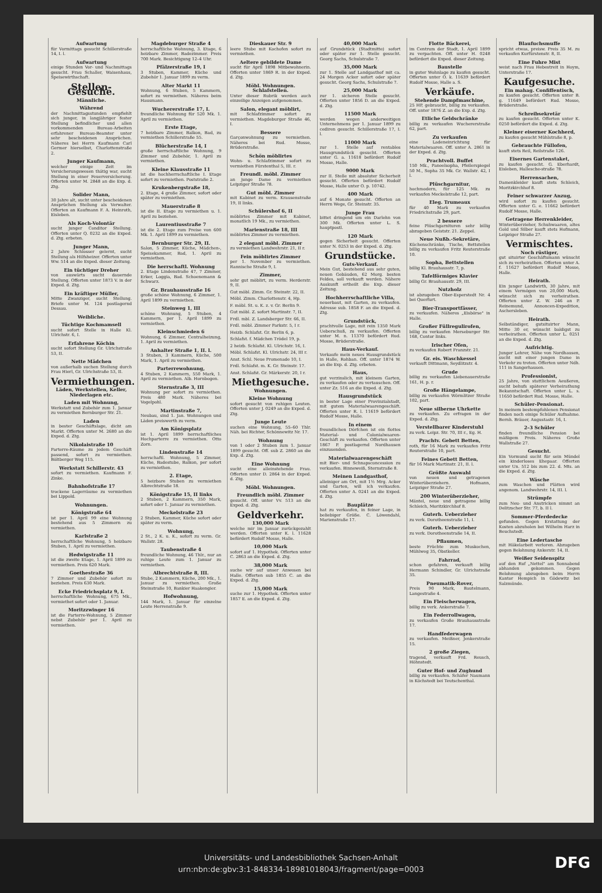Aufwartung
für Vormittags gesucht Schillerstraße 14, I. l.
Aufwartung
einige Stunden Vor- und Nachmittags gesucht. Frau Schaller, Waisenhaus, Speisewirthschaft.
Stellen-Gesuche.
Männliche.
Während
der Nachmittagsstunden empfiehlt sich junger, in langjähriger fester Stellung befindlicher und allen vorkommenden Bureau-Arbeiten erfahrener Bureau-Beamter unter sehr bescheidenen Ansprüchen. Näheres bei Herrn Kaufmann Carl Germer hierselbst, Charlottenstraße 2.
Junger Kaufmann,
welcher einige Zeit im Versicherungswesen thätig war, sucht Stellung in einer Feuerversicherung. Offerten unter M. 2848 an die Exp. d. Ztg.
Solider Mann,
30 Jahre alt, sucht unter bescheidenen Ansprüchen Stellung als Verwalter. Offerten an Kaufmann F. A. Heinroth, Eisleben.
Als Koch-Volontär
sucht junger Conditor Stellung. Offerten unter Q. 0232 an die Exped. d. Ztg. erbeten.
Junger Mann,
2 Jahre Schlosser gelernt, sucht Stellung als Hilfsheizer. Offerten unter Ww. 514 an die Exped. dieser Zeitung.
Ein tüchtiger Dreher
von auswärts sucht dauernde Stellung. Offerten unter 1873 V. in der Exped. d. Ztg.
Ein kräftiger Müller,
Mitte Zwanziger, sucht Stellung. Briefe unter M. 124 postlagernd Dessau.
Weibliche.
Tüchtige Kochmamsell
sucht sofort Stelle in Halle Kl. Ulrichstr. 6, I.
Erfahrene Köchin
sucht sofort Stellung Gr. Ulrichstraße 53, II.
Nette Mädchen
von außerhalb suchen Stellung durch Frau Hierl, Gr. Ulrichstraße 53, II.
Vermiethungen.
Läden, Werkstellen, Keller, Niederlagen etc.
Laden mit Wohnung,
Werkstatt und Zubehör zum 1. Januar zu vermiethen Bernburger Str. 21.
Laden
in bester Geschäftslage, dicht am Markt. Offerten unter M. 2680 an die Exped. d. Ztg.
Nikolaistraße 10
Parterre-Räume zu jedem Geschäft passend, sofort zu vermiethen. Böltberger Weg 115.
Werkstatt Schillerstr. 43
sofort zu vermiethen. Kaufmann F. Zinke.
Bahnhofstraße 17
trockene Lagerräume zu vermiethen bei Lippold.
Wohnungen.
Königstraße 64
ist per 1. April 99 eine Wohnung bestehend aus 5 Zimmern zu vermiethen.
Karlstraße 2
herrschaftliche Wohnung, 5 heizbare Stuben, 1. April zu vermiethen.
Hedwigstraße 11
ist die zweite Etage, 1. April 1899 zu vermiethen. Preis 620 Mark.
Goethestraße 36
7 Zimmer und Zubehör sofort zu beziehen. Preis 630 Mark.
Ecke Friedrichsplatz 9, I.
herrschaftliche Wohnung, 675 Mk., vermiethet sofort oder 1. Januar.
Moritzzwinger 16
ist die Parterre-Wohnung, 5 Zimmer nebst Zubehör per 1. April zu vermiethen.
Magdeburger Straße 4
herrschaftliche Wohnung, 3. Etage, 6 heizbare Zimmer, Badezimmer. Preis 700 Mark. Besichtigung 12–4 Uhr.
Pfälzerstraße 19, I
3 Stuben, Kammer, Küche und Zubehör 1. Januar 1899 zu verm.
Alter Markt 11
Wohnung, 6 Stuben, 5 Kammern, sofort zu vermiethen. Näheres beim Hausmann.
Wuchererstraße 17, I.
freundliche Wohnung für 520 Mk. 1. April zu vermiethen.
Erste Etage,
7 heizbare Zimmer, Balkon, Bad, zu vermiethen Schillerstraße 55.
Blücherstraße 14, I
große herrschaftliche Wohnung, 9 Zimmer und Zubehör, 1. April zu vermiethen.
Kleine Klausstraße 11
ist die hochherrschaftliche I. Etage sofort zu vermiethen. Poststraße 2.
Krukenbergstraße 18,
2. Etage, 4 große Zimmer, sofort oder später zu vermiethen.
Mauerstraße 8
ist die II. Etage zu vermiethen u. 1. April zu beziehen.
Laurentiusstraße 7
ist die 2. Etage zum Preise von 600 Mk. 1. April 1899 zu vermiethen.
Bernburger Str. 29, II.
Salon, 5 Zimmer, Küche, Mädchen-, Speisekammer, Bad, 1. April zu vermiethen.
Die herrschaftl. Wohnung
2. Etage Lindenstraße 47, 7 Zimmer, Erker, Loggia, Bad. Schoenemann & Schwarz.
Gr. Brauhausstraße 16
große schöne Wohnung, 6 Zimmer, 1. April 1899 zu vermiethen.
Steinweg 1, III
schöne Wohnung, 5 Stuben, 4 Kammern, per 1. April 1899 zu vermiethen.
Kleinschmieden 6
Wohnung, 6 Zimmer, Centralheizung, 1. April zu vermiethen.
Anhalter Straße 1, II. l.
3 Stuben, 3 Kammern, Küche, 500 Mark, 1. April zu vermiethen.
Parterrewohnung,
4 Stuben, 2 Kammern, 550 Mark, 1. April zu vermiethen. Alb. Hornbogen.
Sternstraße 3, III
Wohnung per sofort zu vermiethen. Preis 480 Mark. Näheres bei Vogelpohl.
Martinstraße 7,
Neubau, sind 1. Jan. Wohnungen und Läden preiswerth zu verm.
Am Königsplatz
ist 1. April 1899 herrschaftliches Hochparterre zu vermiethen. Otto Zorn.
Lindenstraße 14
herrschaftl. Wohnung, 5 Zimmer, Küche, Badestube, Balkon, per sofort zu vermiethen.
2. Etage,
5 heizbare Stuben zu vermiethen Albrechtstraße 18.
Königstraße 15, II links
2 Stuben, 2 Kammern, 350 Mark, sofort oder 1. Januar zu vermiethen.
Meckelstraße 23
2 Stuben, Kammer, Küche sofort oder später zu verm.
Wohnung,
2 St., 2 K. u. K., sofort zu verm. Gr. Wallstr. 28.
Taubenstraße 4
freundliche Wohnung, 46 Thlr., nur an ruhige Leute zum 1. Januar zu vermiethen.
Albrechtstraße 8, III.
Stube, 2 Kammern, Küche, 200 Mk., 1. Januar zu vermiethen. Große Steinstraße 10, Bankier Haakengier.
Hofwohnung,
144 Mark, 1. Januar für einzelne Leute Herrenstraße 9.
Dieskauer Str. 9
leere Stube mit Kochofen sofort zu vermiethen.
Aeltere gebildete Dame
sucht für April 1898 Mitbewohnerin. Offerten unter 1869 R. in der Exped. d. Ztg.
Möbl. Wohnungen. Schlafstellen.
Unter dieser Rubrik werden auch einzeilige Anzeigen aufgenommen.
Salon, elegant möblirt,
mit Schlafzimmer sofort zu vermiethen. Magdeburger Straße 46, I.
Bessere
Garçonwohnung zu vermiethen. Näheres bei Rud. Mosse, Brüderstraße.
Schön möblirtes
Wohn- u. Schlafzimmer sofort zu vermiethen Fürstenthal 5, III. r.
Freundl. möbl. Zimmer
an junge Dame zu vermiethen Leipziger Straße 78.
Gut möbl. Zimmer
mit Kabinet zu verm. Krausenstraße 19, II links.
Schülershof 6, II
möblirtes Zimmer mit Kabinet, monatlich 19 Mk., zu vermiethen.
Marienstraße 18, III
möblirtes Zimmer zu vermiethen.
2 elegant möbl. Zimmer
zu vermiethen Landwehrstr. 21, II r.
Fein möblirtes Zimmer
per 1. November zu vermiethen. Rannische Straße 9, I.
Zimmer,
sehr gut möblirt, zu verm. Herderstr. 9, II.
Gut möbl. Zimm. Gr. Steinstr. 22, II.
Möbl. Zimm. Charlottenstr. 4, Hp.
F. möbl. St. u. K. z. v. Gr. Berlin 9.
Gut möbl. Z. sofort Martinstr. 7, II.
Frdl. mbl. Z. Landsberger Str. 66, II.
Frdl. möbl. Zimmer Parkstr. 5, I r.
Heizb. Schlafst. Gr. Berlin 6, p.
Schlafst. f. Mädchen Trödel 19, p.
2 heizb. Schlafst. Kl. Ulrichstr. 16, I.
Möbl. Schlafst. Kl. Ulrichstr. 24, III r.
Anst. Schl. Neue Promenade 10, I.
Frdl. Schlafst. m. K. Gr. Steinstr. 17.
Anst. Schlafst. Gr. Märkerstr. 20, I r.
Miethgesuche.
Wohnungen.
Kleine Wohnung
sofort gesucht von ruhigen Leuten. Offerten unter J. 0249 an die Exped. d. Ztg.
Junge Leute
suchen eine Wohnung, 55–60 Thlr. Näh. bei Richter, Schönnewitz Nr. 17.
Wohnung
von 1 oder 2 Stuben zum 1. Januar 1899 gesucht. Off. sub Z. 2860 an die Exp. d. Ztg.
Eine Wohnung
sucht eine alleinstehende Frau. Offerten unter D. 2864 in der Exped. d. Ztg.
Möbl. Wohnungen.
Freundlich möbl. Zimmer
gesucht. Off. unter Vv. 513 an die Exped. d. Ztg.
Geldverkehr.
130,000 Mark
welche mir im Januar zurückgezahlt werden. Offerten unter K. l. 11628 befördert Rudolf Mosse, Halle.
10,000 Mark
sofort auf 1. Hypothek. Offerten unter C. 2863 an die Exped. d. Ztg.
38,000 Mark
suche wir auf unser Anwesen bei Halle. Offerten sub 1855 C. an die Exped. d. Ztg.
15,000 Mark
suche zur 1. Hypothek. Offerten unter 1857 E. an die Exped. d. Ztg.
40,000 Mark
auf Grundstück (Stadtmitte) sofort oder später zur 1. Stelle gesucht. Georg Sachs, Schulstraße 7.
35,000 Mark
zur 1. Stelle auf Landgasthof mit ca. 24 Morgen Acker sofort oder später gesucht. Georg Sachs, Schulstraße 7.
25,000 Mark
zur 1. sicheren Stelle gesucht. Offerten unter 1856 D. an die Exped. d. Ztg.
11500 Mark
werden wegen anderweitigen Unternehmens per 1. Januar 1899 zu cediren gesucht. Schillerstraße 17, I. l.
11000 Mark
zur 1. Stelle auf rentables Hausgrundstück gesucht. Offerten unter G. a. 11618 befördert Rudolf Mosse, Halle.
9000 Mark
zur II. Stelle mit absoluter Sicherheit gesucht. Offerten befördert Rudolf Mosse, Halle unter O. p. 10742.
400 Mark
auf 6 Monate gesucht. Offerten an Herrn Wege, Gr. Steinstr. 35.
Junge Frau
bittet dringend um ein Darlehn von 300 Mk. Offerten unter L. S. hauptpostl.
120 Mark
gegen Sicherheit gesucht. Offerten unter N. 0253 in der Exped. d. Ztg.
Grundstücke.
Guts-Verkauf.
Mein Gut, bestehend aus sehr guten, neuen Gebäuden, 62 Morg. besten Feldes, soll verkauft werden. Nähere Auskunft ertheilt die Exp. dieser Zeitung.
Hochherrschaftliche Villa,
neuerbaut, mit Garten, zu verkaufen. Adresse sub. 1858 F. an die Exped. d. Ztg.
Grundstück,
prachtvolle Lage, mit rein 1350 Mark Ueberschuß, zu verkaufen. Offerten unter M. n. 11370 befördert Rud. Mosse, Brüderstraße.
Haus-Verkauf.
Verkaufe mein neues Hausgrundstück in Halle, Rohban. Off. unter 1874 W. an die Exp. d. Ztg. erbeten.
Haus,
gut verzinslich, mit kleinem Garten, zu verkaufen oder zu vertauschen. Off. unter Zz. 516 an die Exped. d. Ztg.
Hausgrundstück
in bester Lage einer Provinzialstadt, mit gutem Materialwaarengeschäft. Offerten unter R. l. 11619 befördert Rudolf Mosse, Halle.
In einem
freundlichen Dörfchen ist ein flottes Material- und Colonialwaaren-Geschäft zu verkaufen. Offerten unter 1867 P. postlagernd Nordhausen einzusenden.
Materialwaarengeschäft
mit Bier- und Schnapsconcession zu verkaufen. Binneweiß, Sternstraße 8.
Meinen Landgasthof,
alleiniger am Ort, mit 1½ Mrg. Acker und Garten, will ich verkaufen. Offerten unter A. 0241 an die Exped. d. Ztg.
Bauplätze
hat zu verkaufen, in feiner Lage, in beliebiger Größe. C. Löwendahl, Marienstraße 17.
Flotte Bäckerei,
im Centrum der Stadt, 1. April 1899 zu verpachten. Off. unter H. 0248 befördert die Exped. dieser Zeitung.
Baustelle
in guter Wohnlage zu kaufen gesucht. Offerten unter O. k. 11639 befördert Rudolf Mosse, Halle a. S.
Verkäufe.
Stehende Dampfmaschine,
25 HP, gebraucht, billig zu verkaufen. Off. unter 1876 Z. an die Exp. d. Ztg.
Etliche Geldschränke
billig zu verkaufen Wuchererstraße 62, part.
Zu verkaufen
eine Ladeneinrichtung für Materialwaaren. Off. unter A. 2861 in der Exped. d. Ztg.
Prachtvoll. Buffet
150 Mk., Paneelsopha, Pfeilerspiegel 50 M., Sopha 35 Mk. Gr. Wallstr. 42, I l.
Plüschgarnitur,
hochmodern, für 125 Mk. zu verkaufen Meckelstraße 12, part.
Eleg. Trumeaux
für 40 Mark zu verkaufen Friedrichstraße 29, part.
2 bessere
feine Plüschgarnituren sehr billig abzugeben Geiststr. 21. Zeppel.
Neue Nußb.-Sekretäre,
Küchenschränke, Tische, Bettstellen billig zu verkaufen Fritz Reuterstraße 10.
Sopha, Bettstellen
billig Kl. Brauhausstr. 7, p.
Tafelförmiges Klavier
billig Gr. Brauhausstr. 29, III.
Nutzholz
ist abzugeben Ober-Esperstedt Nr. 4 bei Querfurt.
Bier-Transportfässer,
zu verkaufen. Näheres „Eisbörse" in Halle.
Großer Füllregulirofen,
billig zu verkaufen Merseburger Str. 168, Contor links.
Irischer Ofen,
zu verkaufen Robert Franzstr. 21.
Gr. eis. Waschkessel
verkauft Dittmann, Seydlitzstr. 4.
Grude
billig zu verkaufen Liebenauerstraße 161, H. p. r.
Große Hängelampe,
billig zu verkaufen Wörmlitzer Straße 102, part.
Neue silberne Uhrkette
zu verkaufen. Zu erfragen in der Exped. d. Ztg.
Verstellbarer Kinderstuhl
zu verk. Leipz. Str. 70, III r., Eg. H.
Prachtv. Gebett Betten,
roth, für 16 Mark zu verkaufen Fritz Reuterstraße 10, part.
Feines Gebett Betten,
für 16 Mark Martinstr. 21, II. l.
Größte Auswahl
von neuen und getragenen Winterüberziehern. Hofmann, Leipziger Straße 27.
200 Winterüberzieher,
Mäntel, neue und getragene billig Schleich, Moritzkirchhof 8.
Guterh. Ueberzieher
zu verk. Dorotheenstraße 11, I.
Guterh. Ueberzieher
zu verk. Dorotheenstraße 14, II.
Pflaumen,
beste Früchte zum Muskochen, Mühlweg 35, Obstkeller.
Fahrrad,
schon gefahren, verkauft billig Hermann Schindler, Gr. Ulrichstraße 35.
Pneumatik-Rover,
Preis 90 Mark, Bautelmann, Langestraße 4.
Ein Fleischerwagen,
billig zu verk. Ankerstraße 7.
Ein Federrollwagen,
zu verkaufen Große Brauhausstraße 17.
Handfederwagen
zu verkaufen. Meißner, Jenkerstraße 15.
2 große Ziegen,
tragend, verkauft Frd. Reusch, Höhnstedt.
Guter Hof- und Zughund
billig zu verkaufen. Schäfer Naumann in Köchstedt bei Teutschenthal.
Blaufuchsmuffe
spricht etwas, preisw. Preis 35 M. zu verkaufen Kurfürstenstr. 8, II.
Eine Fuhre Mist
weist nach Frau Hebestreit in Hoym, Unterstraße 17.
Kaufgesuche.
Ein mahag. Confiffentisch,
zu kaufen gesucht. Offerten unter B. g. 11649 befördert Rud. Mosse, Brüderstraße.
Schreibsekretär
zu kaufen gesucht. Offerten unter K. 0250 befördert die Exped. d. Ztg.
Kleiner eiserner Kochherd,
zu kaufen gesucht Mühlstraße 8, p.
Gebrauchte Füllofen,
kauft stets Reil, Reilstraße 126.
Eisernes Gartenstaket,
zu kaufen gesucht. G. Eberhardt, Eisleben, Hallesche-straße 78.
Herrensachen,
Damenkleider kauft stets Schleich, Moritzkirchhof 8.
Feiner schwarzer Anzug,
wird sofort zu kaufen gesucht. Offerten unter G. e. 11662 befördert Rudolf Mosse, Halle.
Getragene Herrenkleider,
Winterüberzieher, Schuhwaaren, altes Gold und Silber kauft stets Hofmann, Leipziger Straße 27.
Vermischtes.
Noch rüstiger,
gut situirter Geschäftsmann wünscht sich zu verheirathen. Offerten unter A. f. 11627 befördert Rudolf Mosse, Halle.
Heirath.
Ein junger Landwirth, 30 Jahre, mit einem Vermögen von 20,000 Mark, wünscht sich zu verheirathen. Offerten unter Z. W. 246 an P. Reinemund, Annoncen-Expedition, Aschersleben.
Heirath.
Selbständiger, gutsituirter Mann, Mitte 30 er, wünscht baldigst zu verheirathen. Offerten unter L. 0251 an die Exped. d. Ztg.
Aufrichtig.
Junger Lehrer, Nähe von Nordhausen, sucht mit einer jungen Dame in Verkehr zu treten. Offerten unter Ndh. 111 in Sangerhausen.
Professionist,
25 Jahre, von stattlichem Aeußeren, sucht behufs späterer Verheirathung Bekanntschaft. Offerten unter L. s. 11650 befördert Rud. Mosse, Halle.
Schüler-Pensionat.
In meinem bestempfohlenen Pensionat finden noch einige Schüler Aufnahme. Bernh. Bräuer, Augustastr. 16, I.
2–3 Schüler
finden freundliche Pension bei mäßigem Preis. Näheres Große Wallstraße 27.
Gesucht.
Ein Vormund sucht für sein Mündel ein kinderloses Ehepaar. Offerten unter Un. 512 bis zum 22. d. Mts. an die Exped. d. Ztg.
Wäsche
zum Waschen und Plätten wird angenom. Landwehrstr. 14, III. l.
Strümpfe
zum Neu- und Anstricken nimmt an Delitzscher Str. 77, b. II l.
Sommer-Pferdedecke
gefunden. Gegen Erstattung der Kosten abzuholen bei Wilhelm Harz in Beuchstedt.
Eine Ledertasche
mit Häkelarbeit verloren. Abzugeben gegen Belohnung Ankerstr. 14, II.
Weißer Seidenspitz
auf den Ruf „Nettel" am Sonnabend abhanden gekommen. Gegen Belohnung abzugeben beim Herrn Kantor Hempich in Gödewitz bei Salzmünde.
Universitäts- und Landesbibliothek Sachsen-Anhalt
urn:nbn:de:gbv:3:1-848334-18981018043/fragment/page=0003
DFG